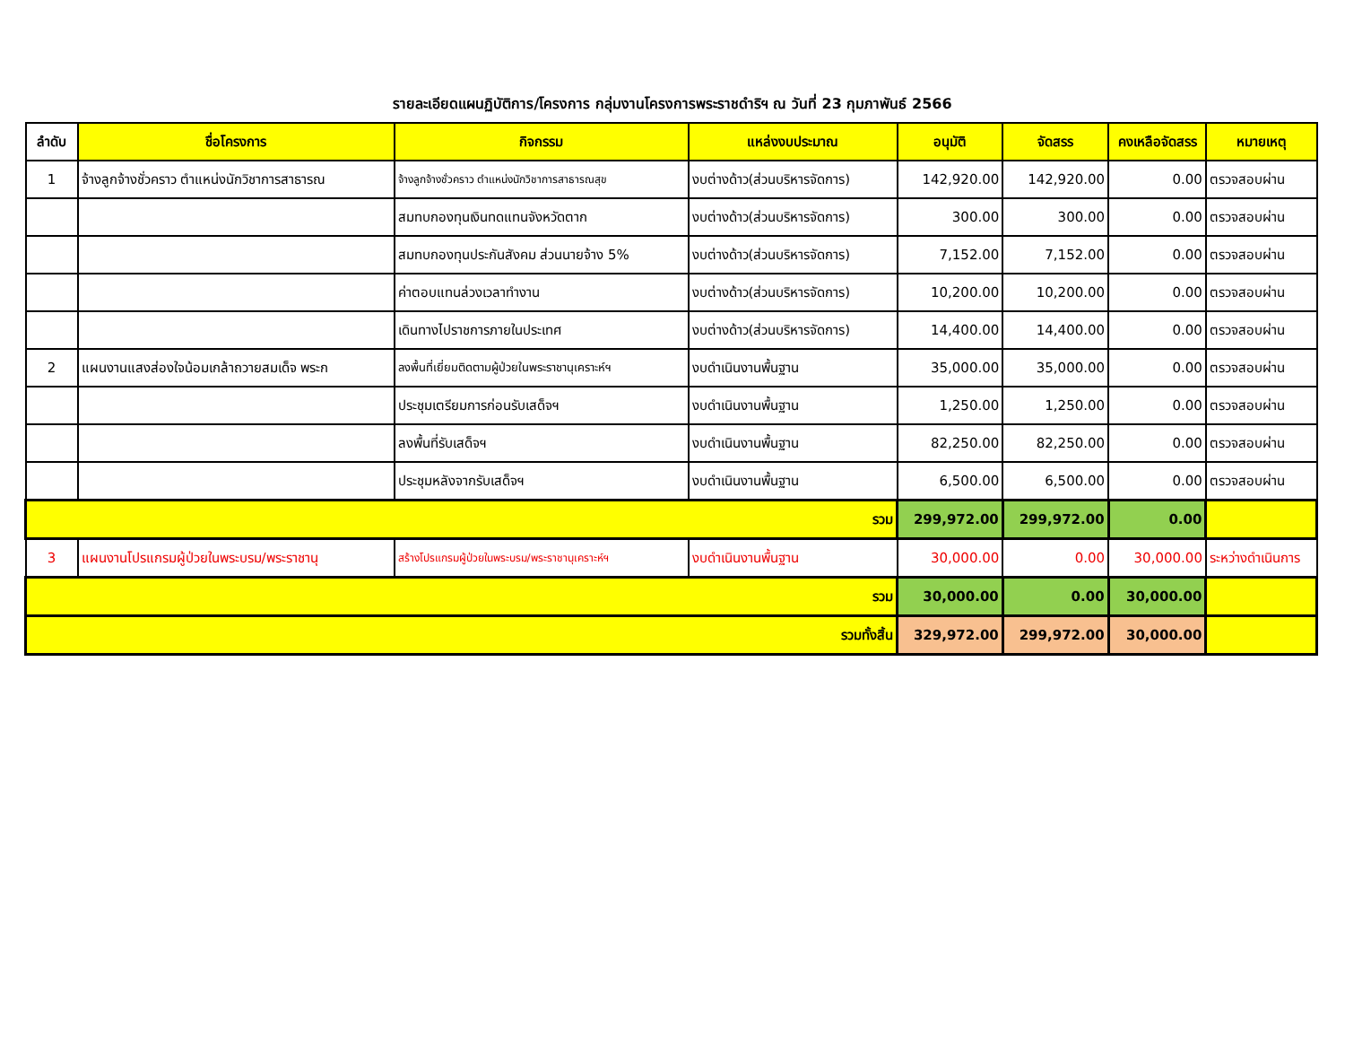รายละเอียดแผนฏิบัติการ/โครงการ กลุ่มงานโครงการพระราชดำริฯ ณ วันที่ 23 กุมภาพันธ์ 2566
| ลำดับ | ชื่อโครงการ | กิจกรรม | แหล่งงบประมาณ | อนุมัติ | จัดสรร | คงเหลือจัดสรร | หมายเหตุ |
| --- | --- | --- | --- | --- | --- | --- | --- |
| 1 | จ้างลูกจ้างชั่วคราว ตำแหน่งนักวิชาการสาธารณ | จ้างลูกจ้างชั่วคราว ตำแหน่งนักวิชาการสาธารณสุข | งบต่างด้าว(ส่วนบริหารจัดการ) | 142,920.00 | 142,920.00 | 0.00 | ตรวจสอบผ่าน |
| | | สมทบกองทุนเงินทดแทนจังหวัดตาก | งบต่างด้าว(ส่วนบริหารจัดการ) | 300.00 | 300.00 | 0.00 | ตรวจสอบผ่าน |
| | | สมทบกองทุนประกันสังคม ส่วนนายจ้าง 5% | งบต่างด้าว(ส่วนบริหารจัดการ) | 7,152.00 | 7,152.00 | 0.00 | ตรวจสอบผ่าน |
| | | ค่าตอบแทนล่วงเวลาทำงาน | งบต่างด้าว(ส่วนบริหารจัดการ) | 10,200.00 | 10,200.00 | 0.00 | ตรวจสอบผ่าน |
| | | เดินทางไปราชการภายในประเทศ | งบต่างด้าว(ส่วนบริหารจัดการ) | 14,400.00 | 14,400.00 | 0.00 | ตรวจสอบผ่าน |
| 2 | แผนงานแสงส่องใจน้อมเกล้าถวายสมเด็จ พระก | ลงพื้นที่เยี่ยมติดตามผู้ป่วยในพระราชานุเคราะห์ฯ | งบดำเนินงานพื้นฐาน | 35,000.00 | 35,000.00 | 0.00 | ตรวจสอบผ่าน |
| | | ประชุมเตรียมการก่อนรับเสด็จฯ | งบดำเนินงานพื้นฐาน | 1,250.00 | 1,250.00 | 0.00 | ตรวจสอบผ่าน |
| | | ลงพื้นที่รับเสด็จฯ | งบดำเนินงานพื้นฐาน | 82,250.00 | 82,250.00 | 0.00 | ตรวจสอบผ่าน |
| | | ประชุมหลังจากรับเสด็จฯ | งบดำเนินงานพื้นฐาน | 6,500.00 | 6,500.00 | 0.00 | ตรวจสอบผ่าน |
| รวม | | | | 299,972.00 | 299,972.00 | 0.00 | |
| 3 | แผนงานโปรแกรมผู้ป่วยในพระบรม/พระราชานุ | สร้างโปรแกรมผู้ป่วยในพระบรม/พระราชานุเคราะห์ฯ | งบดำเนินงานพื้นฐาน | 30,000.00 | 0.00 | 30,000.00 | ระหว่างดำเนินการ |
| รวม | | | | 30,000.00 | 0.00 | 30,000.00 | |
| รวมทั้งสิ้น | | | | 329,972.00 | 299,972.00 | 30,000.00 | |